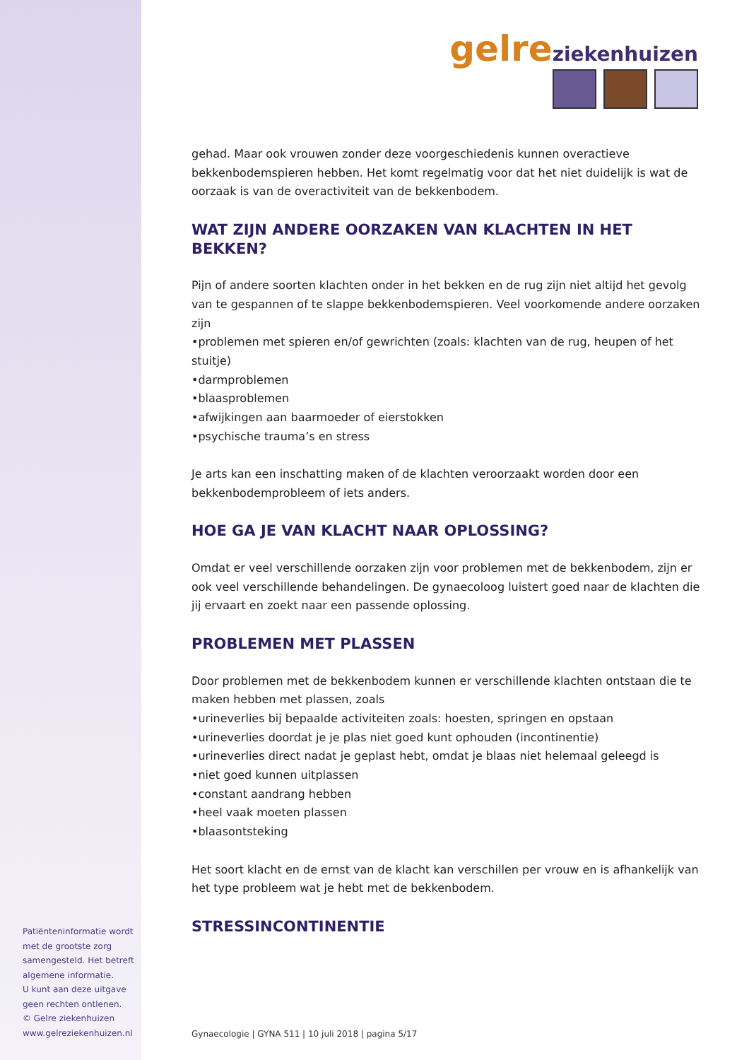gelre ziekenhuizen
gehad. Maar ook vrouwen zonder deze voorgeschiedenis kunnen overactieve bekkenbodemspieren hebben. Het komt regelmatig voor dat het niet duidelijk is wat de oorzaak is van de overactiviteit van de bekkenbodem.
WAT ZIJN ANDERE OORZAKEN VAN KLACHTEN IN HET BEKKEN?
Pijn of andere soorten klachten onder in het bekken en de rug zijn niet altijd het gevolg van te gespannen of te slappe bekkenbodemspieren. Veel voorkomende andere oorzaken zijn
•problemen met spieren en/of gewrichten (zoals: klachten van de rug, heupen of het stuitje)
•darmproblemen
•blaasproblemen
•afwijkingen aan baarmoeder of eierstokken
•psychische trauma’s en stress
Je arts kan een inschatting maken of de klachten veroorzaakt worden door een bekkenbodemprobleem of iets anders.
HOE GA JE VAN KLACHT NAAR OPLOSSING?
Omdat er veel verschillende oorzaken zijn voor problemen met de bekkenbodem, zijn er ook veel verschillende behandelingen. De gynaecoloog luistert goed naar de klachten die jij ervaart en zoekt naar een passende oplossing.
PROBLEMEN MET PLASSEN
Door problemen met de bekkenbodem kunnen er verschillende klachten ontstaan die te maken hebben met plassen, zoals
•urineverlies bij bepaalde activiteiten zoals: hoesten, springen en opstaan
•urineverlies doordat je je plas niet goed kunt ophouden (incontinentie)
•urineverlies direct nadat je geplast hebt, omdat je blaas niet helemaal geleegd is
•niet goed kunnen uitplassen
•constant aandrang hebben
•heel vaak moeten plassen
•blaasontsteking
Het soort klacht en de ernst van de klacht kan verschillen per vrouw en is afhankelijk van het type probleem wat je hebt met de bekkenbodem.
STRESSINCONTINENTIE
Patiënteninformatie wordt met de grootste zorg samengesteld. Het betreft algemene informatie.
U kunt aan deze uitgave geen rechten ontlenen.
© Gelre ziekenhuizen
www.gelreziekenhuizen.nl
Gynaecologie | GYNA 511 | 10 juli 2018 | pagina 5/17